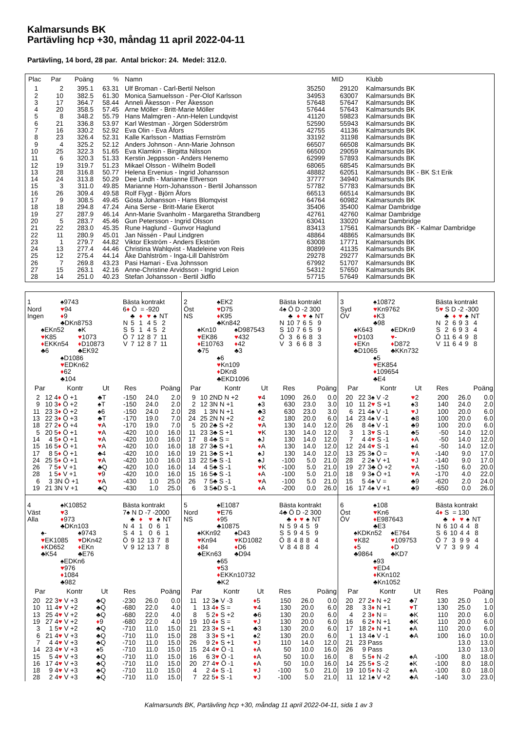Kalmarsunds BK
Partävling hcp +30, måndag 11 april 2022-04-11
Partävling, 14 bord, 28 par. Antal brickor: 24. Medel: 312.0.
| Plac | Par | Poäng | % | Namn | MID | | Klubb |
| --- | --- | --- | --- | --- | --- | --- | --- |
| 1 | 2 | 395.1 | 63.31 | Ulf Broman - Carl-Bertil Nelson | 35250 | 29120 | Kalmarsunds BK |
| 2 | 10 | 382.5 | 61.30 | Monica Samuelsson - Per-Olof Karlsson | 34953 | 63007 | Kalmarsunds BK |
| 3 | 17 | 364.7 | 58.44 | Anneli Åkesson - Per Åkesson | 57648 | 57647 | Kalmarsunds BK |
| 4 | 20 | 358.5 | 57.45 | Arne Möller - Britt-Marie Möller | 57644 | 57643 | Kalmarsunds BK |
| 5 | 8 | 348.2 | 55.79 | Hans Malmgren - Ann-Helen Lundqvist | 41120 | 59823 | Kalmarsunds BK |
| 6 | 21 | 336.8 | 53.97 | Karl Westman - Jörgen Söderström | 52590 | 55943 | Kalmarsunds BK |
| 7 | 16 | 330.2 | 52.92 | Eva Olin - Eva Åfors | 42755 | 41136 | Kalmarsunds BK |
| 8 | 23 | 326.4 | 52.31 | Kalle Karlsson - Mattias Fernström | 33192 | 31198 | Kalmarsunds BK |
| 9 | 4 | 325.2 | 52.12 | Anders Johnson - Ann-Marie Johnson | 66507 | 66508 | Kalmarsunds BK |
| 10 | 25 | 322.3 | 51.65 | Eva Klamkin - Birgitta Nilsson | 66500 | 29059 | Kalmarsunds BK |
| 11 | 6 | 320.3 | 51.33 | Kerstin Jeppsson - Anders Henemo | 62999 | 57893 | Kalmarsunds BK |
| 12 | 19 | 319.7 | 51.23 | Mikael Olsson - Wilhelm Bodell | 68065 | 68545 | Kalmarsunds BK |
| 13 | 28 | 316.8 | 50.77 | Helena Ervenius - Ingrid Johansson | 48882 | 62051 | Kalmarsunds BK - BK S:t Erik |
| 14 | 24 | 313.8 | 50.29 | Dee Lindh - Marianne Elfverson | 37777 | 34940 | Kalmarsunds BK |
| 15 | 3 | 311.0 | 49.85 | Marianne Horn-Johansson - Bertil Johansson | 57782 | 57783 | Kalmarsunds BK |
| 16 | 26 | 309.4 | 49.58 | Rolf Flygt - Björn Åfors | 66513 | 66514 | Kalmarsunds BK |
| 17 | 9 | 308.5 | 49.45 | Gösta Johansson - Hans Blomqvist | 64764 | 60982 | Kalmarsunds BK |
| 18 | 18 | 294.8 | 47.24 | Aina Serse - Britt-Marie Ekerot | 35406 | 35400 | Kalmar Dambridge |
| 19 | 27 | 287.9 | 46.14 | Ann-Marie Svanholm - Margaretha Strandberg | 42761 | 42760 | Kalmar Dambridge |
| 20 | 5 | 283.7 | 45.46 | Gun Petersson - Ingrid Olsson | 63041 | 33020 | Kalmar Dambridge |
| 21 | 22 | 283.0 | 45.35 | Rune Haglund - Gunvor Haglund | 83413 | 17561 | Kalmarsunds BK - Kalmar Dambridge |
| 22 | 11 | 280.9 | 45.01 | Jan Nissén - Paul Lindgren | 48864 | 48865 | Kalmarsunds BK |
| 23 | 1 | 279.7 | 44.82 | Viktor Ekström - Anders Ekström | 63008 | 17771 | Kalmarsunds BK |
| 24 | 13 | 277.4 | 44.46 | Christina Wahlqvist - Madeleine von Reis | 80899 | 41135 | Kalmarsunds BK |
| 25 | 12 | 275.4 | 44.14 | Åke Dahlström - Inga-Lill Dahlström | 29278 | 29277 | Kalmarsunds BK |
| 26 | 7 | 269.8 | 43.23 | Pasi Hamari - Eva Johnsson | 67992 | 51707 | Kalmarsunds BK |
| 27 | 15 | 263.1 | 42.16 | Anne-Christine Arvidsson - Ingrid Leion | 54312 | 57650 | Kalmarsunds BK |
| 28 | 14 | 251.0 | 40.23 | Stefan Johansson - Bertil Jidflo | 57715 | 57649 | Kalmarsunds BK |
1 ♠9743
Nord ♥94
Ingen ♦9
♣DKn8753
♠EKn52 ♠K
♥K85 ♥1073
♦EKKn54 ♦D10873
♣6 ♣EK92
♠D1086
♥EDKn62
♦62
♣104
Bästa kontrakt
6♦ Ö = -920
| | ♣ | ♦ | ♥ | ♠ | NT |
| N | 5 | 1 | 4 | 5 | 2 |
| S | 5 | 1 | 4 | 5 | 2 |
| Ö | 7 | 12 | 8 | 7 | 11 |
| V | 7 | 12 | 8 | 7 | 11 |
| Par | | Kontr | Ut | Res | Poäng | |
| --- | --- | --- | --- | --- | --- | --- |
| 2 | 12 | 4 ♦ Ö +1 | ♣T | -150 | 24.0 | 2.0 |
| 9 | 10 | 3 ♦ Ö +2 | ♠T | -150 | 24.0 | 2.0 |
| 11 | 23 | 3 ♦ Ö +2 | ♠6 | -150 | 24.0 | 2.0 |
| 13 | 22 | 3 ♦ Ö +3 | ♣T | -170 | 19.0 | 7.0 |
| 18 | 27 | 2 ♦ Ö +4 | ♥ A | -170 | 19.0 | 7.0 |
| 5 | 20 | 5 ♦ Ö +1 | ♥ A | -420 | 10.0 | 16.0 |
| 14 | 4 | 5 ♦ Ö +1 | ♥ A | -420 | 10.0 | 16.0 |
| 15 | 16 | 5 ♦ Ö +1 | ♥ A | -420 | 10.0 | 16.0 |
| 17 | 8 | 5 ♦ Ö +1 | ♣4 | -420 | 10.0 | 16.0 |
| 24 | 25 | 5 ♦ Ö +1 | ♥ A | -420 | 10.0 | 16.0 |
| 26 | 7 | 5 ♦ V +1 | ♣Q | -420 | 10.0 | 16.0 |
| 28 | 1 | 5 ♦ V +1 | ♥ 9 | -420 | 10.0 | 16.0 |
| 6 | 3 | 3N Ö +1 | ♥ A | -430 | 1.0 | 25.0 |
| 19 | 21 | 3N V +1 | ♣Q | -430 | 1.0 | 25.0 |
2 ♠EK2
Öst ♥D75
NS ♦K95
♣Kn842
♠Kn10 ♠D987543
♥EK86 ♥432
♦E10763 ♦42
♣75 ♣3
♠6
♥Kn109
♦DKn8
♣EKD1096
Bästa kontrakt
4♠ Ö D -2 300
| | ♣ | ♦ | ♥ | ♠ | NT |
| N | 10 | 7 | 6 | 5 | 9 |
| S | 10 | 7 | 6 | 5 | 9 |
| Ö | 3 | 6 | 6 | 8 | 3 |
| V | 3 | 6 | 6 | 8 | 3 |
| Par | | Kontr | Ut | Res | Poäng | |
| --- | --- | --- | --- | --- | --- | --- |
| 9 | 10 | 2ND N +2 | ♥ 4 | 1090 | 26.0 | 0.0 |
| 2 | 12 | 3N N +1 | ♠3 | 630 | 23.0 | 3.0 |
| 28 | 1 | 3N N +1 | ♣3 | 630 | 23.0 | 3.0 |
| 24 | 25 | 2N N +2 | ♦ 2 | 180 | 20.0 | 6.0 |
| 5 | 20 | 2♣ S +2 | ♥ A | 130 | 14.0 | 12.0 |
| 11 | 23 | 3♣ S +1 | ♥ K | 130 | 14.0 | 12.0 |
| 17 | 8 | 4♣ S = | ♠J | 130 | 14.0 | 12.0 |
| 18 | 27 | 3♣ S +1 | ♦ A | 130 | 14.0 | 12.0 |
| 19 | 21 | 3♣ S +1 | ♠J | 130 | 14.0 | 12.0 |
| 13 | 22 | 5♣ S -1 | ♠J | -100 | 5.0 | 21.0 |
| 14 | 4 | 5♣ S -1 | ♥ K | -100 | 5.0 | 21.0 |
| 15 | 16 | 5♣ S -1 | ♦ A | -100 | 5.0 | 21.0 |
| 26 | 7 | 5♣ S -1 | ♥ A | -100 | 5.0 | 21.0 |
| 6 | 3 | 5♣D S -1 | ♦ A | -200 | 0.0 | 26.0 |
3 ♠10872
Syd ♥Kn9762
ÖV ♦K3
♣98
♠K643 ♠EDKn9
♥D103 ♥-
♦EKn ♦D872
♣D1065 ♣KKn732
♠5
♥EK854
♦109654
♣E4
Bästa kontrakt
5♥ S D -2 -300
| | ♣ | ♦ | ♥ | ♠ | NT |
| N | 2 | 6 | 9 | 3 | 4 |
| S | 2 | 6 | 9 | 3 | 4 |
| Ö | 11 | 6 | 4 | 9 | 8 |
| V | 11 | 6 | 4 | 9 | 8 |
| Par | | Kontr | Ut | Res | Poäng | |
| --- | --- | --- | --- | --- | --- | --- |
| 20 | 22 | 3♠ V -2 | ♥ 2 | 200 | 26.0 | 0.0 |
| 10 | 11 | 2 ♥ S +1 | ♠3 | 140 | 24.0 | 2.0 |
| 6 | 21 | 4♠ V -1 | ♥ J | 100 | 20.0 | 6.0 |
| 14 | 23 | 4♠ V -1 | ♣8 | 100 | 20.0 | 6.0 |
| 26 | 8 | 4♠ V -1 | ♣9 | 100 | 20.0 | 6.0 |
| 3 | 1 | 3 ♥ S -1 | ♣5 | -50 | 14.0 | 12.0 |
| 7 | 4 | 4 ♥ S -1 | ♦ A | -50 | 14.0 | 12.0 |
| 12 | 24 | 4 ♥ S -1 | ♠4 | -50 | 14.0 | 12.0 |
| 13 | 25 | 3♠ Ö = | ♥ A | -140 | 9.0 | 17.0 |
| 28 | 2 | 2♠ V +1 | ♥ J | -140 | 9.0 | 17.0 |
| 19 | 27 | 3♣ Ö +2 | ♥ A | -150 | 6.0 | 20.0 |
| 18 | 9 | 3♠ Ö +1 | ♥ A | -170 | 4.0 | 22.0 |
| 15 | 5 | 4♠ V = | ♣9 | -620 | 2.0 | 24.0 |
| 16 | 17 | 4♠ V +1 | ♣9 | -650 | 0.0 | 26.0 |
4 ♠K10852
Väst ♥3
Alla ♦973
♣DKn103
♠- ♠9743
♥EK1085 ♥DKn42
♦KD652 ♦EKn
♣K54 ♣E76
♠EDKn6
♥976
♦1084
♣982
Bästa kontrakt
7♠ N D -7 -2000
| | ♣ | ♦ | ♥ | ♠ | NT |
| N | 4 | 1 | 0 | 6 | 1 |
| S | 4 | 1 | 0 | 6 | 1 |
| Ö | 9 | 12 | 13 | 7 | 8 |
| V | 9 | 12 | 13 | 7 | 8 |
| Par | | Kontr | Ut | Res | Poäng | |
| --- | --- | --- | --- | --- | --- | --- |
| 20 | 22 | 3 ♥ V +3 | ♣Q | -230 | 26.0 | 0.0 |
| 10 | 11 | 4 ♥ V +2 | ♣Q | -680 | 22.0 | 4.0 |
| 13 | 25 | 4 ♥ V +2 | ♣Q | -680 | 22.0 | 4.0 |
| 19 | 27 | 4 ♥ V +2 | ♦ 9 | -680 | 22.0 | 4.0 |
| 3 | 1 | 5 ♥ V +2 | ♣Q | -710 | 11.0 | 15.0 |
| 6 | 21 | 4 ♥ V +3 | ♣Q | -710 | 11.0 | 15.0 |
| 7 | 4 | 4 ♥ V +3 | ♣Q | -710 | 11.0 | 15.0 |
| 14 | 23 | 4 ♥ V +3 | ♠5 | -710 | 11.0 | 15.0 |
| 15 | 5 | 4 ♥ V +3 | ♣Q | -710 | 11.0 | 15.0 |
| 16 | 17 | 4 ♥ V +3 | ♣Q | -710 | 11.0 | 15.0 |
| 18 | 9 | 4 ♥ V +3 | ♣Q | -710 | 11.0 | 15.0 |
| 28 | 2 | 4 ♥ V +3 | ♣Q | -710 | 11.0 | 15.0 |
5 ♠E1087
Nord ♥E76
NS ♦95
♣10875
♠KKn92 ♠D43
♥Kn94 ♥KD1082
♦84 ♦D6
♣EKn63 ♣D94
♠65
♥53
♦EKKn10732
♣K2
Bästa kontrakt
4♣ Ö D -2 300
| | ♣ | ♦ | ♥ | ♠ | NT |
| N | 5 | 9 | 4 | 5 | 9 |
| S | 5 | 9 | 4 | 5 | 9 |
| Ö | 8 | 4 | 8 | 8 | 4 |
| V | 8 | 4 | 8 | 8 | 4 |
| Par | | Kontr | Ut | Res | Poäng | |
| --- | --- | --- | --- | --- | --- | --- |
| 11 | 12 | 3♠ V -3 | ♦ 5 | 150 | 26.0 | 0.0 |
| 1 | 13 | 4 ♦ S = | ♥ 4 | 130 | 20.0 | 6.0 |
| 8 | 5 | 2 ♦ S +2 | ♣6 | 130 | 20.0 | 6.0 |
| 19 | 10 | 4 ♦ S = | ♥ J | 130 | 20.0 | 6.0 |
| 21 | 23 | 3 ♦ S +1 | ♣3 | 130 | 20.0 | 6.0 |
| 28 | 3 | 3 ♦ S +1 | ♠2 | 130 | 20.0 | 6.0 |
| 26 | 9 | 2 ♦ S +1 | ♥ J | 110 | 14.0 | 12.0 |
| 15 | 24 | 4 ♥ Ö -1 | ♦ A | 50 | 10.0 | 16.0 |
| 16 | 6 | 3 ♥ Ö -1 | ♦ A | 50 | 10.0 | 16.0 |
| 20 | 27 | 4 ♥ Ö -1 | ♦ A | 50 | 10.0 | 16.0 |
| 4 | 2 | 4 ♦ S -1 | ♥ J | -100 | 5.0 | 21.0 |
| 7 | 22 | 5 ♦ S -1 | ♥ J | -100 | 5.0 | 21.0 |
6 ♠108
Öst ♥Kn6
ÖV ♦E987643
♣E3
♠KDKn52 ♠E764
♥K82 ♥109753
♦5 ♦D
♣9864 ♣KD7
♠93
♥ED4
♦KKn102
♣Kn1052
Bästa kontrakt
4♦ S = 130
| | ♣ | ♦ | ♥ | ♠ | NT |
| N | 6 | 10 | 4 | 4 | 8 |
| S | 6 | 10 | 4 | 4 | 8 |
| Ö | 7 | 3 | 9 | 9 | 4 |
| V | 7 | 3 | 9 | 9 | 4 |
| Par | | Kontr | Ut | Res | Poäng | |
| --- | --- | --- | --- | --- | --- | --- |
| 20 | 27 | 2 ♦ N +2 | ♣7 | 130 | 25.0 | 1.0 |
| 28 | 3 | 3 ♦ N +1 | ♥ T | 130 | 25.0 | 1.0 |
| 4 | 2 | 3 ♦ N = | ♣K | 110 | 20.0 | 6.0 |
| 16 | 6 | 2 ♦ N +1 | ♣K | 110 | 20.0 | 6.0 |
| 17 | 18 | 2 ♦ N +1 | ♠A | 110 | 20.0 | 6.0 |
| 1 | 13 | 4♠ V -1 | ♣A | 100 | 16.0 | 10.0 |
| 21 | 23 | Pass | | | 13.0 | 13.0 |
| 26 | 9 | Pass | | | 13.0 | 13.0 |
| 8 | 5 | 5 ♦ N -2 | ♠A | -100 | 8.0 | 18.0 |
| 14 | 25 | 5 ♦ S -2 | ♠K | -100 | 8.0 | 18.0 |
| 19 | 10 | 5 ♦ N -2 | ♠A | -100 | 8.0 | 18.0 |
| 11 | 12 | 1♠ V +2 | ♣A | -140 | 3.0 | 23.0 |
Kalmarsunds BK, Partävling hcp +30, måndag 11 april 2022-04-11, sida 1 av 3